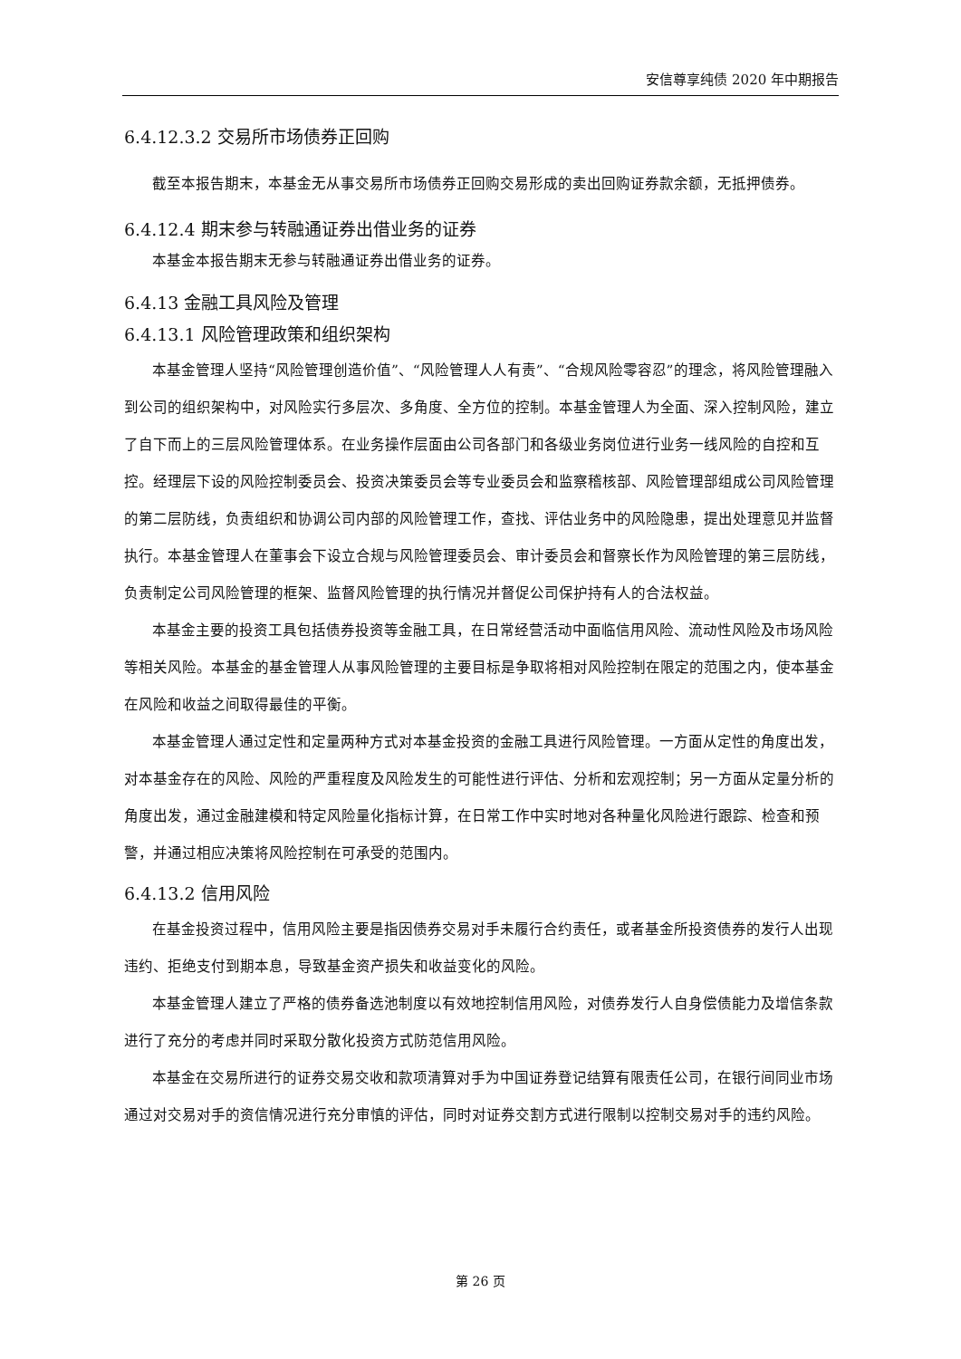安信尊享纯债 2020 年中期报告
6.4.12.3.2 交易所市场债券正回购
截至本报告期末，本基金无从事交易所市场债券正回购交易形成的卖出回购证券款余额，无抵押债券。
6.4.12.4 期末参与转融通证券出借业务的证券
本基金本报告期末无参与转融通证券出借业务的证券。
6.4.13 金融工具风险及管理
6.4.13.1 风险管理政策和组织架构
本基金管理人坚持“风险管理创造价值”、“风险管理人人有责”、“合规风险零容忍”的理念，将风险管理融入到公司的组织架构中，对风险实行多层次、多角度、全方位的控制。本基金管理人为全面、深入控制风险，建立了自下而上的三层风险管理体系。在业务操作层面由公司各部门和各级业务岗位进行业务一线风险的自控和互控。经理层下设的风险控制委员会、投资决策委员会等专业委员会和监察稽核部、风险管理部组成公司风险管理的第二层防线，负责组织和协调公司内部的风险管理工作，查找、评估业务中的风险隐患，提出处理意见并监督执行。本基金管理人在董事会下设立合规与风险管理委员会、审计委员会和督察长作为风险管理的第三层防线，负责制定公司风险管理的框架、监督风险管理的执行情况并督促公司保护持有人的合法权益。
本基金主要的投资工具包括债券投资等金融工具，在日常经营活动中面临信用风险、流动性风险及市场风险等相关风险。本基金的基金管理人从事风险管理的主要目标是争取将相对风险控制在限定的范围之内，使本基金在风险和收益之间取得最佳的平衡。
本基金管理人通过定性和定量两种方式对本基金投资的金融工具进行风险管理。一方面从定性的角度出发，对本基金存在的风险、风险的严重程度及风险发生的可能性进行评估、分析和宏观控制；另一方面从定量分析的角度出发，通过金融建模和特定风险量化指标计算，在日常工作中实时地对各种量化风险进行跟踪、检查和预警，并通过相应决策将风险控制在可承受的范围内。
6.4.13.2 信用风险
在基金投资过程中，信用风险主要是指因债券交易对手未履行合约责任，或者基金所投资债券的发行人出现违约、拒绝支付到期本息，导致基金资产损失和收益变化的风险。
本基金管理人建立了严格的债券备选池制度以有效地控制信用风险，对债券发行人自身偿债能力及增信条款进行了充分的考虑并同时采取分散化投资方式防范信用风险。
本基金在交易所进行的证券交易交收和款项清算对手为中国证券登记结算有限责任公司，在银行间同业市场通过对交易对手的资信情况进行充分审慎的评估，同时对证券交割方式进行限制以控制交易对手的违约风险。
第 26 页